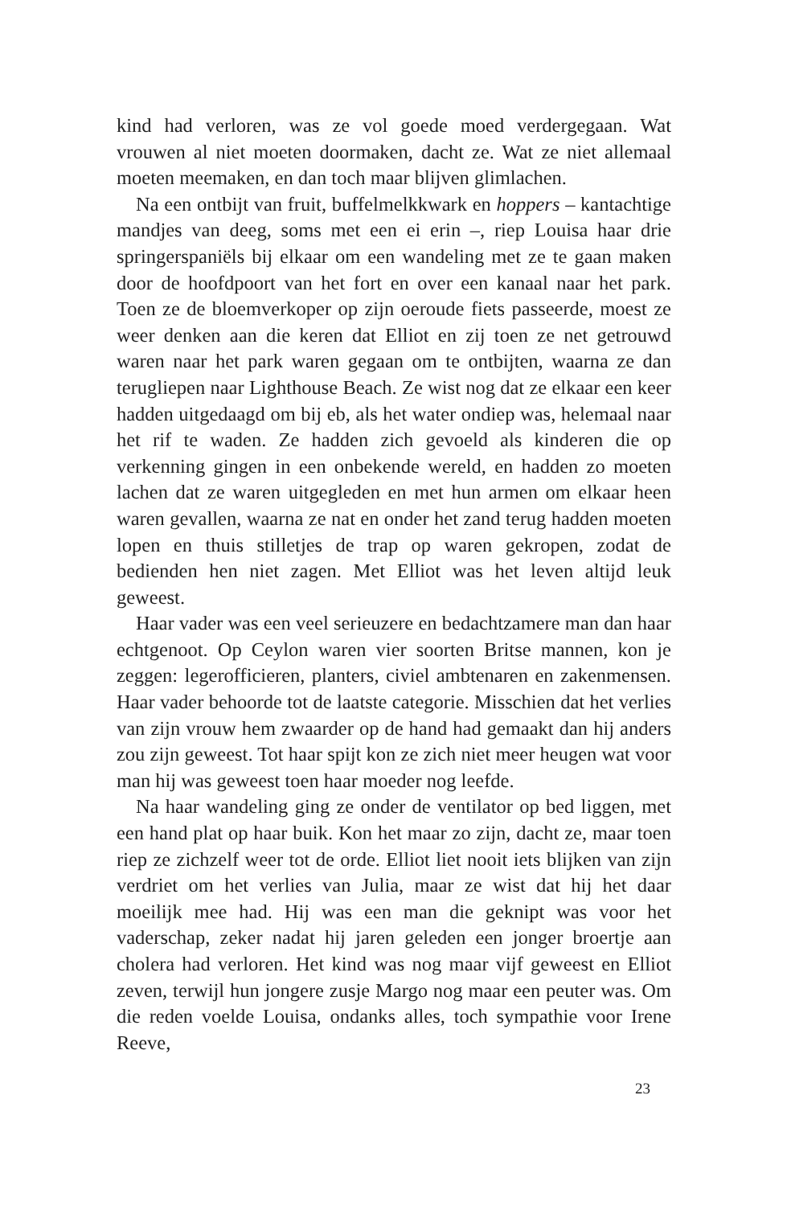kind had verloren, was ze vol goede moed verdergegaan. Wat vrouwen al niet moeten doormaken, dacht ze. Wat ze niet allemaal moeten meemaken, en dan toch maar blijven glimlachen.
Na een ontbijt van fruit, buffelmelkkwark en hoppers – kantachtige mandjes van deeg, soms met een ei erin –, riep Louisa haar drie springerspaniëls bij elkaar om een wandeling met ze te gaan maken door de hoofdpoort van het fort en over een kanaal naar het park. Toen ze de bloemverkoper op zijn oeroude fiets passeerde, moest ze weer denken aan die keren dat Elliot en zij toen ze net getrouwd waren naar het park waren gegaan om te ontbijten, waarna ze dan terugliepen naar Lighthouse Beach. Ze wist nog dat ze elkaar een keer hadden uitgedaagd om bij eb, als het water ondiep was, helemaal naar het rif te waden. Ze hadden zich gevoeld als kinderen die op verkenning gingen in een onbekende wereld, en hadden zo moeten lachen dat ze waren uitgegleden en met hun armen om elkaar heen waren gevallen, waarna ze nat en onder het zand terug hadden moeten lopen en thuis stilletjes de trap op waren gekropen, zodat de bedienden hen niet zagen. Met Elliot was het leven altijd leuk geweest.
Haar vader was een veel serieuzere en bedachtzamere man dan haar echtgenoot. Op Ceylon waren vier soorten Britse mannen, kon je zeggen: legerofficieren, planters, civiel ambtenaren en zakenmensen. Haar vader behoorde tot de laatste categorie. Misschien dat het verlies van zijn vrouw hem zwaarder op de hand had gemaakt dan hij anders zou zijn geweest. Tot haar spijt kon ze zich niet meer heugen wat voor man hij was geweest toen haar moeder nog leefde.
Na haar wandeling ging ze onder de ventilator op bed liggen, met een hand plat op haar buik. Kon het maar zo zijn, dacht ze, maar toen riep ze zichzelf weer tot de orde. Elliot liet nooit iets blijken van zijn verdriet om het verlies van Julia, maar ze wist dat hij het daar moeilijk mee had. Hij was een man die geknipt was voor het vaderschap, zeker nadat hij jaren geleden een jonger broertje aan cholera had verloren. Het kind was nog maar vijf geweest en Elliot zeven, terwijl hun jongere zusje Margo nog maar een peuter was. Om die reden voelde Louisa, ondanks alles, toch sympathie voor Irene Reeve,
23